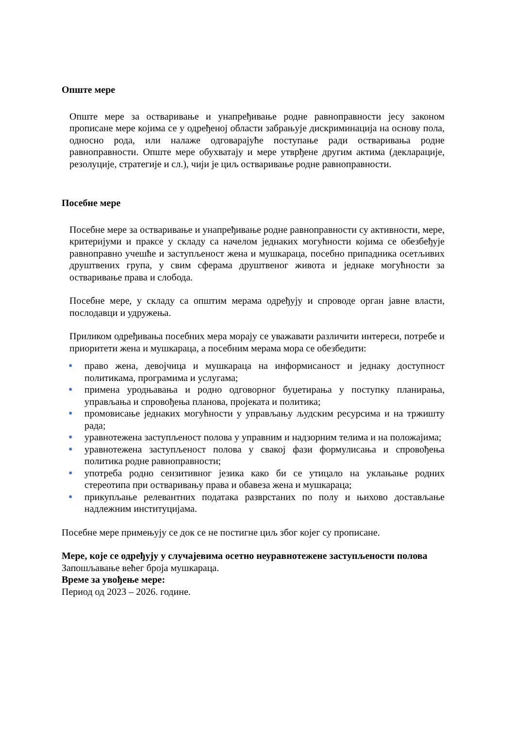Опште мере
Опште мере за остваривање и унапређивање родне равноправности јесу законом прописане мере којима се у одређеној области забрањује дискриминација на основу пола, односно рода, или налаже одговарајуће поступање ради остваривања родне равноправности. Опште мере обухватају и мере утврђене другим актима (декларације, резолуције, стратегије и сл.), чији је циљ остваривање родне равноправности.
Посебне мере
Посебне мере за остваривање и унапређивање родне равноправности су активности, мере, критеријуми и праксе у складу са начелом једнаких могућности којима се обезбеђује равноправно учешће и заступљеност жена и мушкараца, посебно припадника осетљивих друштвених група, у свим сферама друштвеног живота и једнаке могућности за остваривање права и слобода.
Посебне мере, у складу са општим мерама одређују и спроводе орган јавне власти, послодавци и удружења.
Приликом одређивања посебних мера морају се уважавати различити интереси, потребе и приоритети жена и мушкараца, а посебним мерама мора се обезбедити:
● право жена, девојчица и мушкараца на информисаност и једнаку доступност политикама, програмима и услугама;
● примена уродњавања и родно одговорног буџетирања у поступку планирања, управљања и спровођења планова, пројеката и политика;
● промовисање једнаких могућности у управљању људским ресурсима и на тржишту рада;
● уравнотежена заступљеност полова у управним и надзорним телима и на положајима;
● уравнотежена заступљеност полова у свакој фази формулисања и спровођења политика родне равноправности;
● употреба родно сензитивног језика како би се утицало на уклањање родних стереотипа при остваривању права и обавеза жена и мушкараца;
● прикупљање релевантних података разврстаних по полу и њихово достављање надлежним институцијама.
Посебне мере примењују се док се не постигне циљ због којег су прописане.
Мере, које се одређују у случајевима осетно неуравнотежене заступљености полова
Запошљавање већег броја мушкараца.
Време за увођење мере:
Период од 2023 – 2026. године.